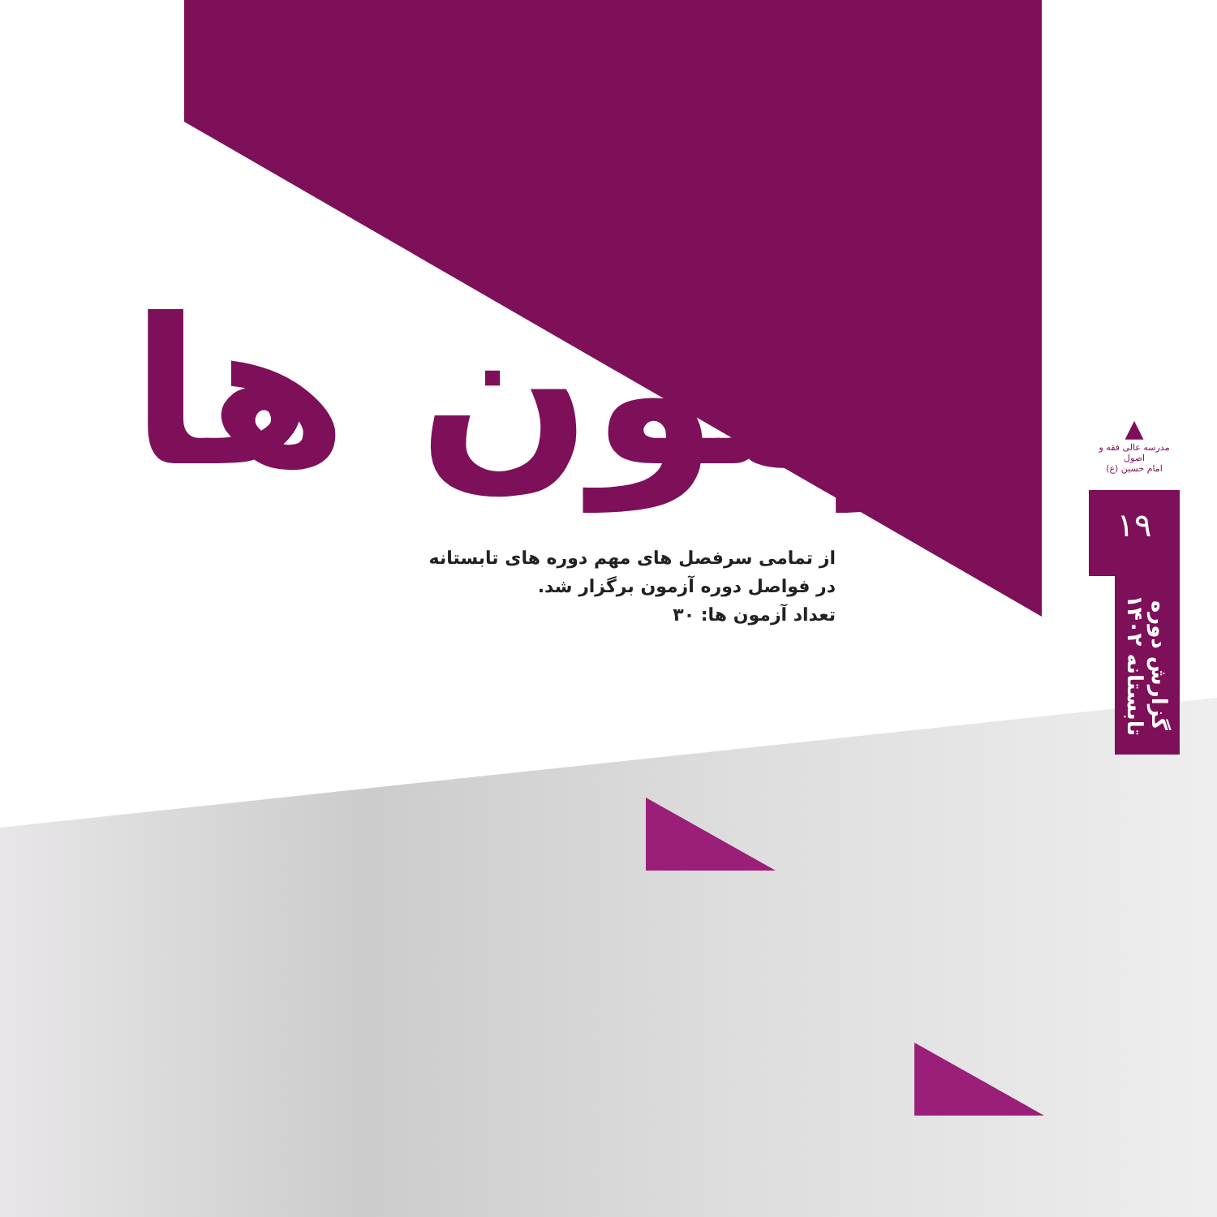آزمون ها
از تمامی سرفصل های مهم دوره های تابستانه
در فواصل دوره آزمون برگزار شد.
تعداد آزمون ها: ۳۰
▲
مدرسه عالی فقه و اصول
امام حسین (ع)
۱۹
گزارش دوره
تابستانه ۱۴۰۲